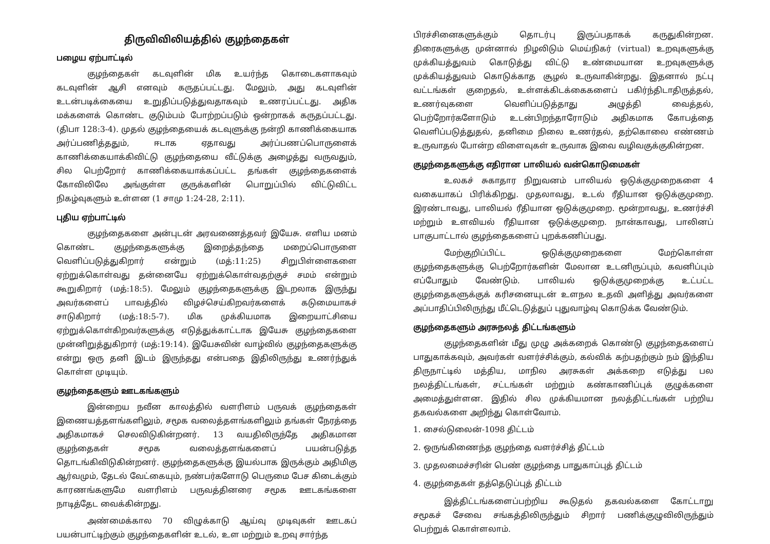திருவிவிலியத்தில் குழந்தைகள்
பழைய ஏற்பாட்டில்
குழந்தைகள் கடவுளின் மிக உயர்ந்த கொடைகளாகவும் கடவுளின் ஆசி எனவும் கருதப்பட்டது. மேலும், அது கடவுளின் உடன்படிக்கையை உறுதிப்படுத்துவதாகவும் உணரப்பட்டது. அதிக மக்களைக் கொண்ட குடும்பம் போற்றப்படும் ஒன்றாகக் கருதப்பட்டது. (திபா 128:3-4). முதல் குழந்தையைக் கடவுளுக்கு நன்றி காணிக்கையாக அர்ப்பணித்ததும், ஈடாக ஏதாவது அர்ப்பணப்பொருளைக் காணிக்கையாக்கிவிட்டு குழந்தையை வீட்டுக்கு அழைத்து வருவதும், சில பெற்றோர் காணிக்கையாக்கப்பட்ட தங்கள் குழந்தைகளைக் கோவிலிலே அங்குள்ள குருக்களின் பொறுப்பில் விட்டுவிட்ட நிகழ்வுகளும் உள்ளன (1 சாமு 1:24-28, 2:11).
புதிய ஏற்பாட்டில்
குழந்தைகளை அன்புடன் அரவணைத்தவர் இயேசு. எளிய மனம் கொண்ட குழந்தைகளுக்கு இறைத்தந்தை மறைப்பொருளை வெளிப்படுத்துகிறார் என்றும் (மத்:11:25) சிறுபிள்ளைகளை ஏற்றுக்கொள்வது தன்னையே ஏற்றுக்கொள்வதற்குச் சமம் என்றும் கூறுகிறார் (மத்:18:5). மேலும் குழந்தைகளுக்கு இடறலாக இருந்து அவர்களைப் பாவத்தில் விழச்செய்கிறவர்களைக் கடுமையாகச் சாடுகிறார் (மத்:18:5-7). மிக முக்கியமாக இறையாட்சியை ஏற்றுக்கொள்கிறவர்களுக்கு எடுத்துக்காட்டாக இயேசு குழந்தைகளை முன்னிறுத்துகிறார் (மத்:19:14). இயேசுவின் வாழ்வில் குழந்தைகளுக்கு என்று ஒரு தனி இடம் இருந்தது என்பதை இதிலிருந்து உணர்ந்துக் கொள்ள முடியும்.
குழந்தைகளும் ஊடகங்களும்
இன்றைய நவீன காலத்தில் வளரிளம் பருவக் குழந்தைகள் இணையத்தளங்களிலும், சமூக வலைத்தளங்களிலும் தங்கள் நேரத்தை அதிகமாகச் செலவிடுகின்றனர். 13 வயதிலிருந்தே அதிகமான குழந்தைகள் சமூக வலைத்தளங்களைப் பயன்படுத்த தொடங்கிவிடுகின்றனர். குழந்தைகளுக்கு இயல்பாக இருக்கும் அதிமிகு ஆர்வமும், தேடல் வேட்கையும், நண்பர்களோடு பெருமை பேச கிடைக்கும் காரணங்களுமே வளரிளம் பருவத்தினரை சமூக ஊடகங்களை நாடித்தேட வைக்கின்றது.
அண்மைக்கால 70 விழுக்காடு ஆய்வு முடிவுகள் ஊடகப் பயன்பாட்டிற்கும் குழந்தைகளின் உடல், உள மற்றும் உறவு சார்ந்த
பிரச்சினைகளுக்கும் தொடர்பு இருப்பதாகக் கருதுகின்றன. திரைகளுக்கு முன்னால் நிழலிடும் மெய்நிகர் (virtual) உறவுகளுக்கு முக்கியத்துவம் கொடுத்து விட்டு உண்மையான உறவுகளுக்கு முக்கியத்துவம் கொடுக்காத சூழல் உருவாகின்றது. இதனால் நட்பு வட்டங்கள் குறைதல், உள்ளக்கிடக்கைகளைப் பகிர்ந்திடாதிருத்தல், உணர்வுகளை வெளிப்படுத்தாது அழுத்தி வைத்தல், பெற்றோர்களோடும் உடன்பிறந்தாரோடும் அதிகமாக கோபத்தை வெளிப்படுத்துதல், தனிமை நிலை உணர்தல், தற்கொலை எண்ணம் உருவாதல் போன்ற விளைவுகள் உருவாக இவை வழிவகுக்குகின்றன.
குழந்தைகளுக்கு எதிரான பாலியல் வன்கொடுமைகள்
உலகச் சுகாதார நிறுவனம் பாலியல் ஒடுக்குமுறைகளை 4 வகையாகப் பிரிக்கிறது. முதலாவது, உடல் ரீதியான ஒடுக்குமுறை. இரண்டாவது, பாலியல் ரீதியான ஒடுக்குமுறை. மூன்றாவது, உணர்ச்சி மற்றும் உளவியல் ரீதியான ஒடுக்குமுறை. நான்காவது, பாலினப் பாகுபாட்டால் குழந்தைகளைப் புறக்கணிப்பது.
மேற்குறிப்பிட்ட ஒடுக்குமுறைகளை மேற்கொள்ள குழந்தைகளுக்கு பெற்றோர்களின் மேலான உடனிருப்பும், கவனிப்பும் எப்போதும் வேண்டும். பாலியல் ஒடுக்குமுறைக்கு உட்பட்ட குழந்தைகளுக்குக் கரிசனையுடன் உளநல உதவி அளித்து அவர்களை அப்பாதிப்பிலிருந்து மீட்டெடுத்துப் புதுவாழ்வு கொடுக்க வேண்டும்.
குழந்தைகளும் அரசுநலத் திட்டங்களும்
குழந்தைகளின் மீது முழு அக்கறைக் கொண்டு குழந்தைகளைப் பாதுகாக்கவும், அவர்கள் வளர்ச்சிக்கும், கல்விக் கற்பதற்கும் நம் இந்திய திருநாட்டில் மத்திய, மாநில அரசுகள் அக்கறை எடுத்து பல நலத்திட்டங்கள், சட்டங்கள் மற்றும் கண்காணிப்புக் குழுக்களை அமைத்துள்ளன. இதில் சில முக்கியமான நலத்திட்டங்கள் பற்றிய தகவல்களை அறிந்து கொள்வோம்.
1. சைல்டுலைன்-1098 திட்டம்
2. ஒருங்கிணைந்த குழந்தை வளர்ச்சித் திட்டம்
3. முதலமைச்சரின் பெண் குழந்தை பாதுகாப்புத் திட்டம்
4. குழந்தைகள் தத்தெடுப்புத் திட்டம்
இத்திட்டங்களைப்பற்றிய கூடுதல் தகவல்களை கோட்டாறு சமூகச் சேவை சங்கத்திலிருந்தும் சிறார் பணிக்குழுவிலிருந்தும் பெற்றுக் கொள்ளலாம்.